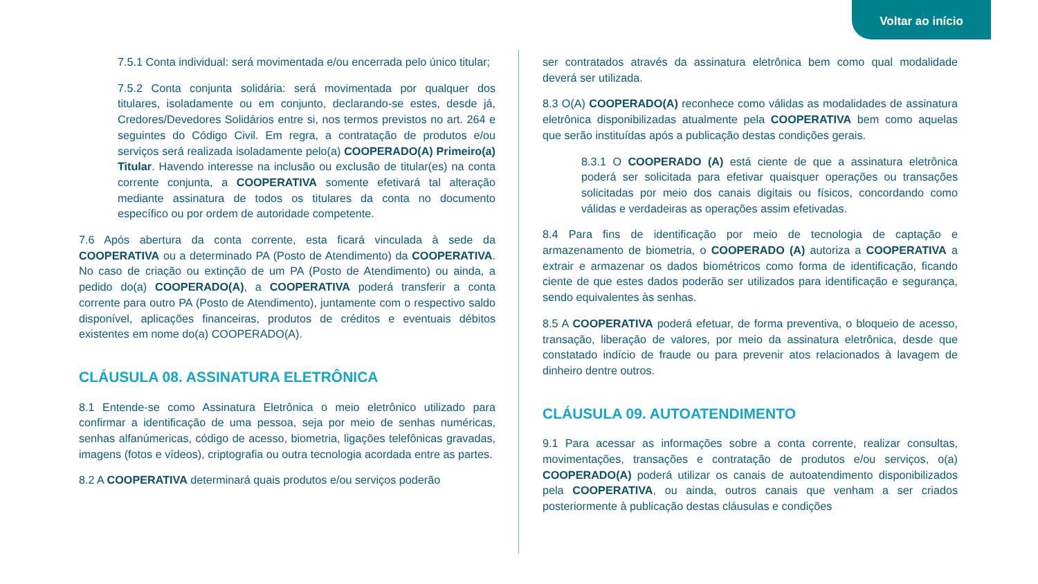Voltar ao início
7.5.1 Conta individual: será movimentada e/ou encerrada pelo único titular;
7.5.2 Conta conjunta solidária: será movimentada por qualquer dos titulares, isoladamente ou em conjunto, declarando-se estes, desde já, Credores/Devedores Solidários entre si, nos termos previstos no art. 264 e seguintes do Código Civil. Em regra, a contratação de produtos e/ou serviços será realizada isoladamente pelo(a) COOPERADO(A) Primeiro(a) Titular. Havendo interesse na inclusão ou exclusão de titular(es) na conta corrente conjunta, a COOPERATIVA somente efetivará tal alteração mediante assinatura de todos os titulares da conta no documento específico ou por ordem de autoridade competente.
7.6 Após abertura da conta corrente, esta ficará vinculada à sede da COOPERATIVA ou a determinado PA (Posto de Atendimento) da COOPERATIVA. No caso de criação ou extinção de um PA (Posto de Atendimento) ou ainda, a pedido do(a) COOPERADO(A), a COOPERATIVA poderá transferir a conta corrente para outro PA (Posto de Atendimento), juntamente com o respectivo saldo disponível, aplicações financeiras, produtos de créditos e eventuais débitos existentes em nome do(a) COOPERADO(A).
CLÁUSULA 08. ASSINATURA ELETRÔNICA
8.1 Entende-se como Assinatura Eletrônica o meio eletrônico utilizado para confirmar a identificação de uma pessoa, seja por meio de senhas numéricas, senhas alfanúmericas, código de acesso, biometria, ligações telefônicas gravadas, imagens (fotos e vídeos), criptografia ou outra tecnologia acordada entre as partes.
8.2 A COOPERATIVA determinará quais produtos e/ou serviços poderão
ser contratados através da assinatura eletrônica bem como qual modalidade deverá ser utilizada.
8.3 O(A) COOPERADO(A) reconhece como válidas as modalidades de assinatura eletrônica disponibilizadas atualmente pela COOPERATIVA bem como aquelas que serão instituídas após a publicação destas condições gerais.
8.3.1 O COOPERADO (A) está ciente de que a assinatura eletrônica poderá ser solicitada para efetivar quaisquer operações ou transações solicitadas por meio dos canais digitais ou físicos, concordando como válidas e verdadeiras as operações assim efetivadas.
8.4 Para fins de identificação por meio de tecnologia de captação e armazenamento de biometria, o COOPERADO (A) autoriza a COOPERATIVA a extrair e armazenar os dados biométricos como forma de identificação, ficando ciente de que estes dados poderão ser utilizados para identificação e segurança, sendo equivalentes às senhas.
8.5 A COOPERATIVA poderá efetuar, de forma preventiva, o bloqueio de acesso, transação, liberação de valores, por meio da assinatura eletrônica, desde que constatado indício de fraude ou para prevenir atos relacionados à lavagem de dinheiro dentre outros.
CLÁUSULA 09. AUTOATENDIMENTO
9.1 Para acessar as informações sobre a conta corrente, realizar consultas, movimentações, transações e contratação de produtos e/ou serviços, o(a) COOPERADO(A) poderá utilizar os canais de autoatendimento disponibilizados pela COOPERATIVA, ou ainda, outros canais que venham a ser criados posteriormente à publicação destas cláusulas e condições